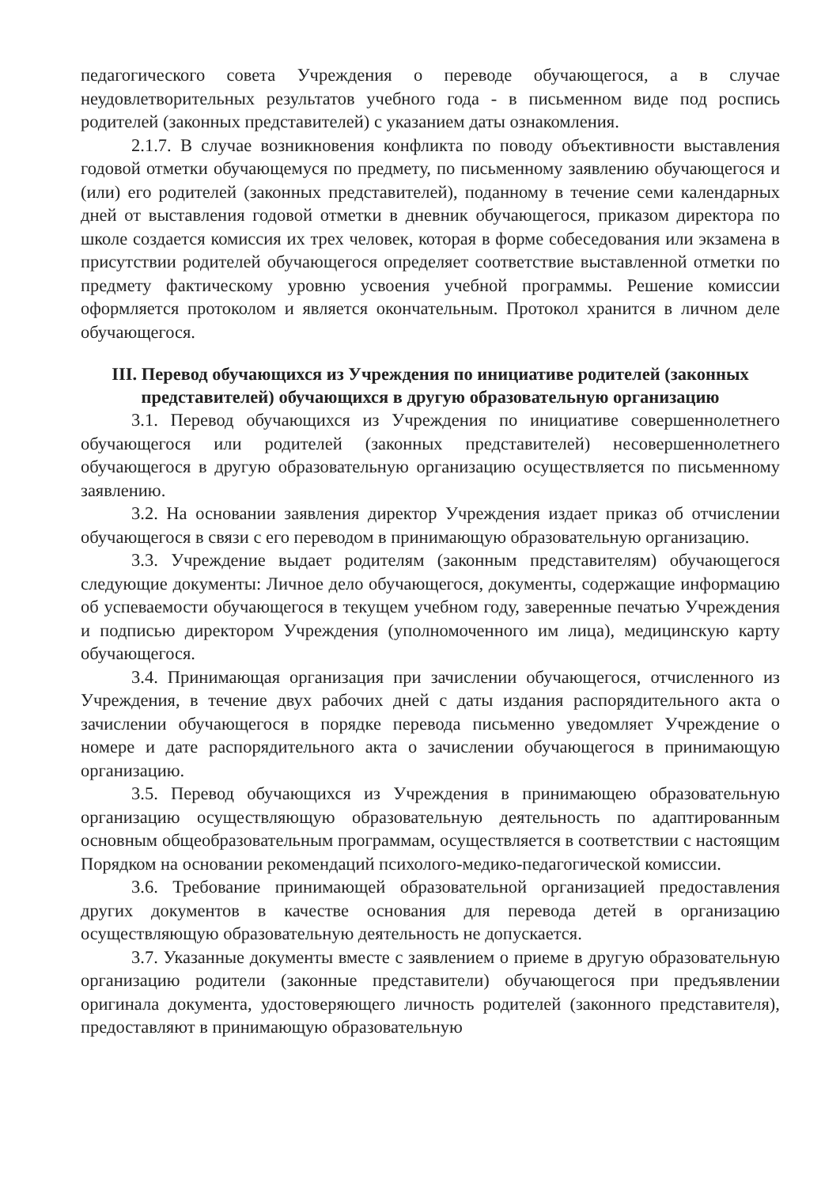педагогического совета Учреждения о переводе обучающегося, а в случае неудовлетворительных результатов учебного года - в письменном виде под роспись родителей (законных представителей) с указанием даты ознакомления.
2.1.7. В случае возникновения конфликта по поводу объективности выставления годовой отметки обучающемуся по предмету, по письменному заявлению обучающегося и (или) его родителей (законных представителей), поданному в течение семи календарных дней от выставления годовой отметки в дневник обучающегося, приказом директора по школе создается комиссия их трех человек, которая в форме собеседования или экзамена в присутствии родителей обучающегося определяет соответствие выставленной отметки по предмету фактическому уровню усвоения учебной программы. Решение комиссии оформляется протоколом и является окончательным. Протокол хранится в личном деле обучающегося.
III. Перевод обучающихся из Учреждения по инициативе родителей (законных представителей) обучающихся в другую образовательную организацию
3.1. Перевод обучающихся из Учреждения по инициативе совершеннолетнего обучающегося или родителей (законных представителей) несовершеннолетнего обучающегося в другую образовательную организацию осуществляется по письменному заявлению.
3.2. На основании заявления директор Учреждения издает приказ об отчислении обучающегося в связи с его переводом в принимающую образовательную организацию.
3.3. Учреждение выдает родителям (законным представителям) обучающегося следующие документы: Личное дело обучающегося, документы, содержащие информацию об успеваемости обучающегося в текущем учебном году, заверенные печатью Учреждения и подписью директором Учреждения (уполномоченного им лица), медицинскую карту обучающегося.
3.4. Принимающая организация при зачислении обучающегося, отчисленного из Учреждения, в течение двух рабочих дней с даты издания распорядительного акта о зачислении обучающегося в порядке перевода письменно уведомляет Учреждение о номере и дате распорядительного акта о зачислении обучающегося в принимающую организацию.
3.5. Перевод обучающихся из Учреждения в принимающею образовательную организацию осуществляющую образовательную деятельность по адаптированным основным общеобразовательным программам, осуществляется в соответствии с настоящим Порядком на основании рекомендаций психолого-медико-педагогической комиссии.
3.6. Требование принимающей образовательной организацией предоставления других документов в качестве основания для перевода детей в организацию осуществляющую образовательную деятельность не допускается.
3.7. Указанные документы вместе с заявлением о приеме в другую образовательную организацию родители (законные представители) обучающегося при предъявлении оригинала документа, удостоверяющего личность родителей (законного представителя), предоставляют в принимающую образовательную